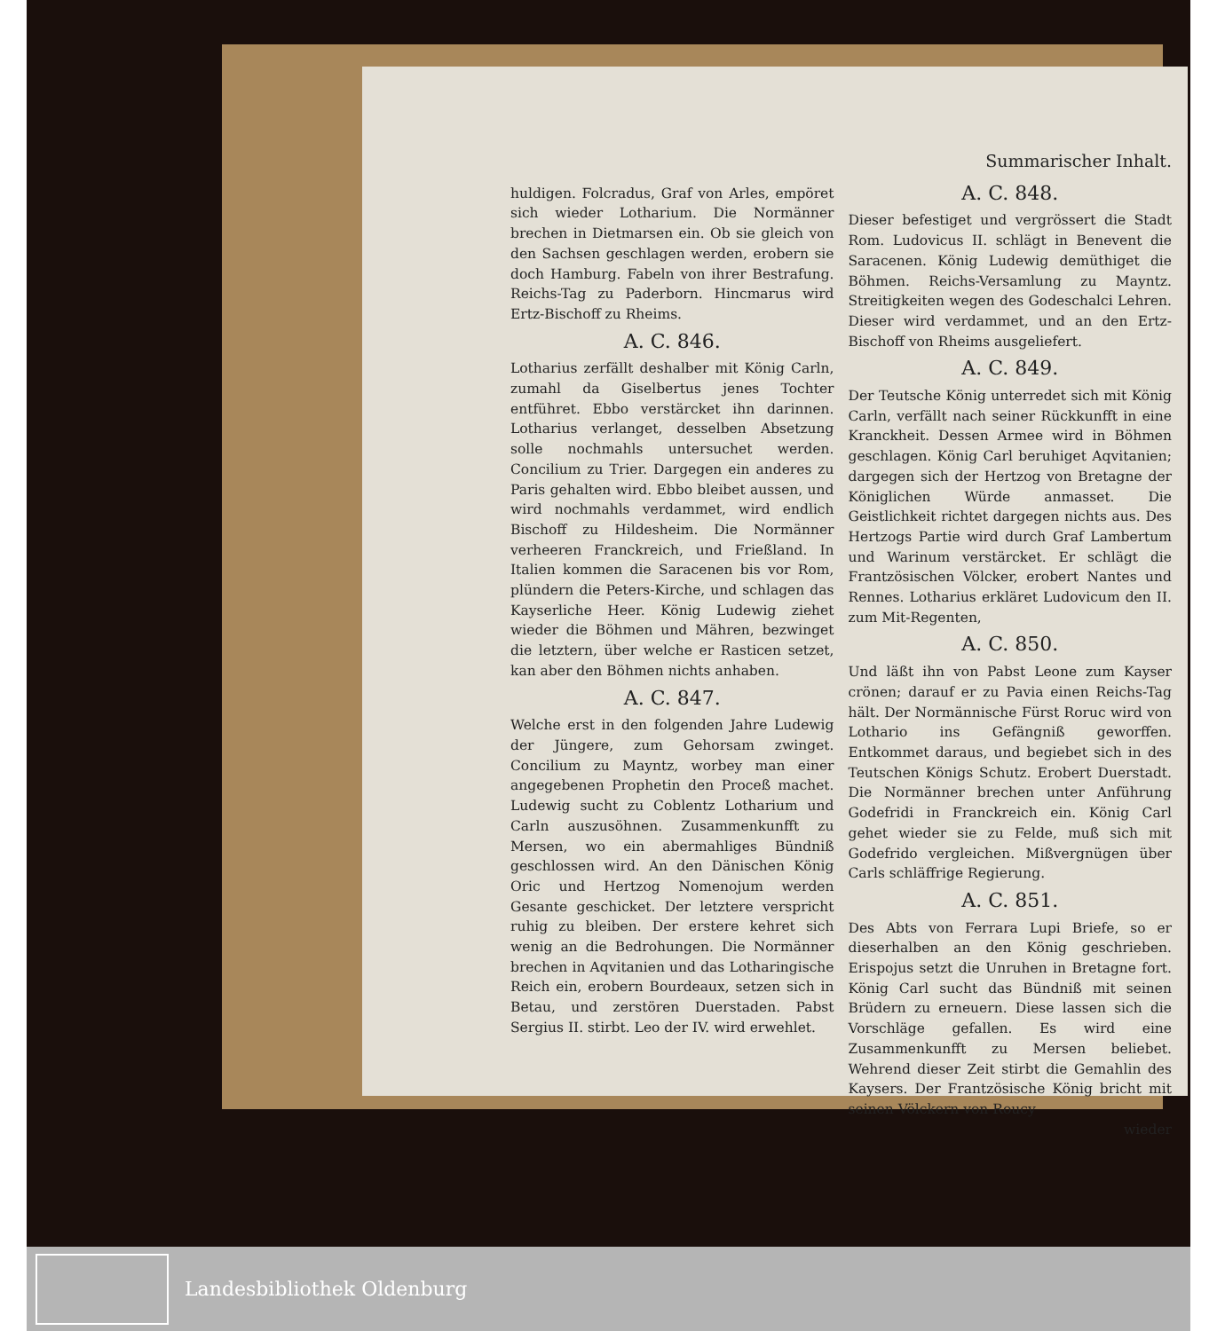Summarischer Inhalt.
huldigen. Folcradus, Graf von Arles, empöret sich wieder Lotharium. Die Normänner brechen in Dietmarsen ein. Ob sie gleich von den Sachsen geschlagen werden, erobern sie doch Hamburg. Fabeln von ihrer Bestrafung. Reichs-Tag zu Paderborn. Hincmarus wird Ertz-Bischoff zu Rheims.
A. C. 846.
Lotharius zerfällt deshalber mit König Carln, zumahl da Giselbertus jenes Tochter entführet. Ebbo verstärcket ihn darinnen. Lotharius verlanget, desselben Absetzung solle nochmahls untersuchet werden. Concilium zu Trier. Dargegen ein anderes zu Paris gehalten wird. Ebbo bleibet aussen, und wird nochmahls verdammet, wird endlich Bischoff zu Hildesheim. Die Normänner verheeren Franckreich, und Frießland. In Italien kommen die Saracenen bis vor Rom, plündern die Peters-Kirche, und schlagen das Kayserliche Heer. König Ludewig ziehet wieder die Böhmen und Mähren, bezwinget die letztern, über welche er Rasticen setzet, kan aber den Böhmen nichts anhaben.
A. C. 847.
Welche erst in den folgenden Jahre Ludewig der Jüngere, zum Gehorsam zwinget. Concilium zu Mayntz, worbey man einer angegebenen Prophetin den Proceß machet. Ludewig sucht zu Coblentz Lotharium und Carln auszusöhnen. Zusammenkunfft zu Mersen, wo ein abermahliges Bündniß geschlossen wird. An den Dänischen König Oric und Hertzog Nomenojum werden Gesante geschicket. Der letztere verspricht ruhig zu bleiben. Der erstere kehret sich wenig an die Bedrohungen. Die Normänner brechen in Aqvitanien und das Lotharingische Reich ein, erobern Bourdeaux, setzen sich in Betau, und zerstören Duerstaden. Pabst Sergius II. stirbt. Leo der IV. wird erwehlet.
A. C. 848.
Dieser befestiget und vergrössert die Stadt Rom. Ludovicus II. schlägt in Benevent die Saracenen. König Ludewig demüthiget die Böhmen. Reichs-Versamlung zu Mayntz. Streitigkeiten wegen des Godeschalci Lehren. Dieser wird verdammet, und an den Ertz-Bischoff von Rheims ausgeliefert.
A. C. 849.
Der Teutsche König unterredet sich mit König Carln, verfällt nach seiner Rückkunfft in eine Kranckheit. Dessen Armee wird in Böhmen geschlagen. König Carl beruhiget Aqvitanien; dargegen sich der Hertzog von Bretagne der Königlichen Würde anmasset. Die Geistlichkeit richtet dargegen nichts aus. Des Hertzogs Partie wird durch Graf Lambertum und Warinum verstärcket. Er schlägt die Frantzösischen Völcker, erobert Nantes und Rennes. Lotharius erkläret Ludovicum den II. zum Mit-Regenten,
A. C. 850.
Und läßt ihn von Pabst Leone zum Kayser crönen; darauf er zu Pavia einen Reichs-Tag hält. Der Normännische Fürst Roruc wird von Lothario ins Gefängniß geworffen. Entkommet daraus, und begiebet sich in des Teutschen Königs Schutz. Erobert Duerstadt. Die Normänner brechen unter Anführung Godefridi in Franckreich ein. König Carl gehet wieder sie zu Felde, muß sich mit Godefrido vergleichen. Mißvergnügen über Carls schläffrige Regierung.
A. C. 851.
Des Abts von Ferrara Lupi Briefe, so er dieserhalben an den König geschrieben. Erispojus setzt die Unruhen in Bretagne fort. König Carl sucht das Bündniß mit seinen Brüdern zu erneuern. Diese lassen sich die Vorschläge gefallen. Es wird eine Zusammenkunfft zu Mersen beliebet. Wehrend dieser Zeit stirbt die Gemahlin des Kaysers. Der Frantzösische König bricht mit seinen Völckern von Roucy
wieder
Landesbibliothek Oldenburg